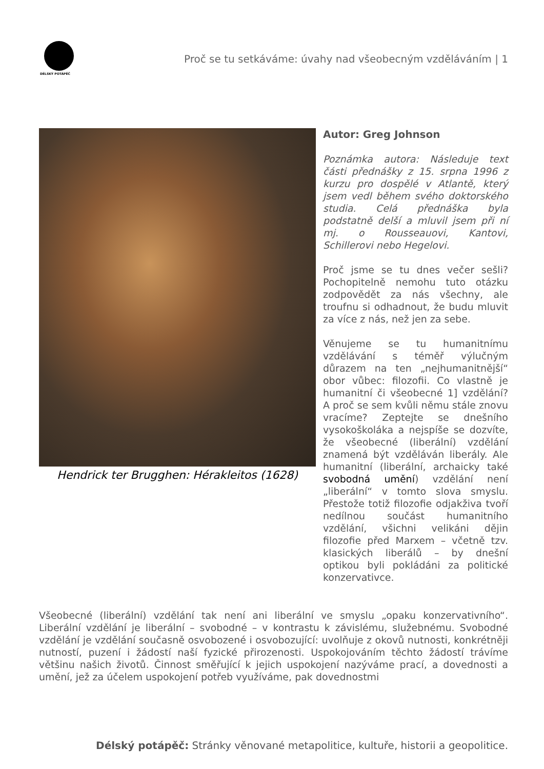DÉLSKÝ POTÁPĚČ
Proč se tu setkáváme: úvahy nad všeobecným vzděláváním | 1
Hendrick ter Brugghen: Hérakleitos (1628)
Autor: Greg Johnson
Poznámka autora: Následuje text části přednášky z 15. srpna 1996 z kurzu pro dospělé v Atlantě, který jsem vedl během svého doktorského studia. Celá přednáška byla podstatně delší a mluvil jsem při ní mj. o Rousseauovi, Kantovi, Schillerovi nebo Hegelovi.
Proč jsme se tu dnes večer sešli? Pochopitelně nemohu tuto otázku zodpovědět za nás všechny, ale troufnu si odhadnout, že budu mluvit za více z nás, než jen za sebe.
Věnujeme se tu humanitnímu vzdělávání s téměř výlučným důrazem na ten „nejhumanitnější“ obor vůbec: filozofii. Co vlastně je humanitní či všeobecné 1] vzdělání? A proč se sem kvůli němu stále znovu vracíme? Zeptejte se dnešního vysokoškoláka a nejspíše se dozvíte, že všeobecné (liberální) vzdělání znamená být vzděláván liberály. Ale humanitní (liberální, archaicky také svobodná umění) vzdělání není „liberální“ v tomto slova smyslu. Přestože totiž filozofie odjakživa tvoří nedílnou součást humanitního vzdělání, všichni velikáni dějin filozofie před Marxem – včetně tzv. klasických liberálů – by dnešní optikou byli pokládáni za politické konzervativce.
Všeobecné (liberální) vzdělání tak není ani liberální ve smyslu „opaku konzervativního“. Liberální vzdělání je liberální – svobodné – v kontrastu k závislému, služebnému. Svobodné vzdělání je vzdělání současně osvobozené i osvobozující: uvolňuje z okovů nutnosti, konkrétněji nutností, puzení i žádostí naší fyzické přirozenosti. Uspokojováním těchto žádostí trávíme většinu našich životů. Činnost směřující k jejich uspokojení nazýváme prací, a dovednosti a umění, jež za účelem uspokojení potřeb využíváme, pak dovednostmi
Délský potápěč: Stránky věnované metapolitice, kultuře, historii a geopolitice.